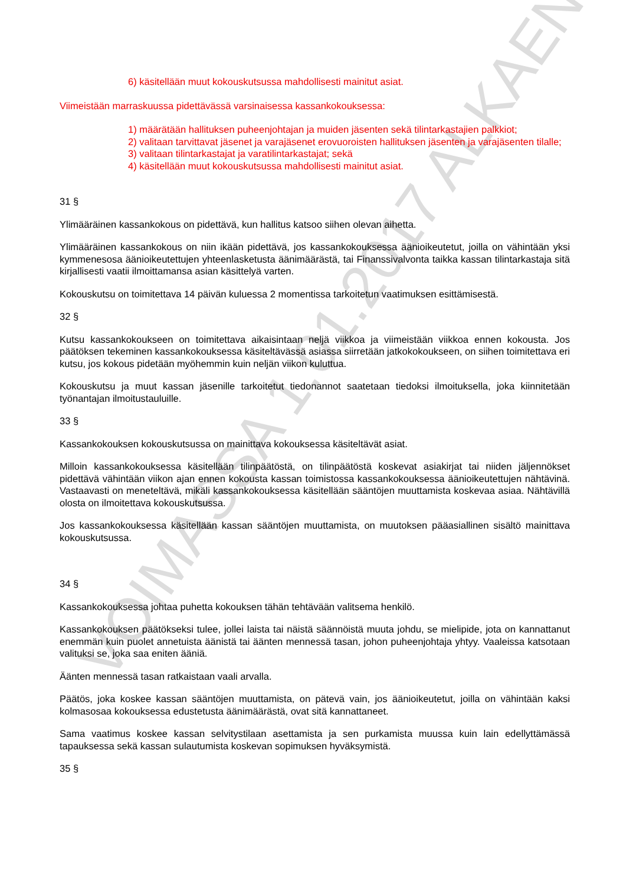VOIMASSA 1.01.2017 ALKAEN
6) käsitellään muut kokouskutsussa mahdollisesti mainitut asiat.
Viimeistään marraskuussa pidettävässä varsinaisessa kassankokouksessa:
1) määrätään hallituksen puheenjohtajan ja muiden jäsenten sekä tilintarkastajien palkkiot;
2) valitaan tarvittavat jäsenet ja varajäsenet erovuoroisten hallituksen jäsenten ja varajäsenten tilalle;
3) valitaan tilintarkastajat ja varatilintarkastajat; sekä
4) käsitellään muut kokouskutsussa mahdollisesti mainitut asiat.
31 §
Ylimääräinen kassankokous on pidettävä, kun hallitus katsoo siihen olevan aihetta.
Ylimääräinen kassankokous on niin ikään pidettävä, jos kassankokouksessa äänioikeutetut, joilla on vähintään yksi kymmenesosa äänioikeutettujen yhteenlasketusta äänimäärästä, tai Finanssivalvonta taikka kassan tilintarkastaja sitä kirjallisesti vaatii ilmoittamansa asian käsittelyä varten.
Kokouskutsu on toimitettava 14 päivän kuluessa 2 momentissa tarkoitetun vaatimuksen esittämisestä.
32 §
Kutsu kassankokoukseen on toimitettava aikaisintaan neljä viikkoa ja viimeistään viikkoa ennen kokousta. Jos päätöksen tekeminen kassankokouksessa käsiteltävässä asiassa siirretään jatkokokoukseen, on siihen toimitettava eri kutsu, jos kokous pidetään myöhemmin kuin neljän viikon kuluttua.
Kokouskutsu ja muut kassan jäsenille tarkoitetut tiedonannot saatetaan tiedoksi ilmoituksella, joka kiinnitetään työnantajan ilmoitustauluille.
33 §
Kassankokouksen kokouskutsussa on mainittava kokouksessa käsiteltävät asiat.
Milloin kassankokouksessa käsitellään tilinpäätöstä, on tilinpäätöstä koskevat asiakirjat tai niiden jäljennökset pidettävä vähintään viikon ajan ennen kokousta kassan toimistossa kassankokouksessa äänioikeutettujen nähtävinä. Vastaavasti on meneteltävä, mikäli kassankokouksessa käsitellään sääntöjen muuttamista koskevaa asiaa. Nähtävillä olosta on ilmoitettava kokouskutsussa.
Jos kassankokouksessa käsitellään kassan sääntöjen muuttamista, on muutoksen pääasiallinen sisältö mainittava kokouskutsussa.
34 §
Kassankokouksessa johtaa puhetta kokouksen tähän tehtävään valitsema henkilö.
Kassankokouksen päätökseksi tulee, jollei laista tai näistä säännöistä muuta johdu, se mielipide, jota on kannattanut enemmän kuin puolet annetuista äänistä tai äänten mennessä tasan, johon puheenjohtaja yhtyy. Vaaleissa katsotaan valituksi se, joka saa eniten ääniä.
Äänten mennessä tasan ratkaistaan vaali arvalla.
Päätös, joka koskee kassan sääntöjen muuttamista, on pätevä vain, jos äänioikeutetut, joilla on vähintään kaksi kolmasosaa kokouksessa edustetusta äänimäärästä, ovat sitä kannattaneet.
Sama vaatimus koskee kassan selvitystilaan asettamista ja sen purkamista muussa kuin lain edellyttämässä tapauksessa sekä kassan sulautumista koskevan sopimuksen hyväksymistä.
35 §